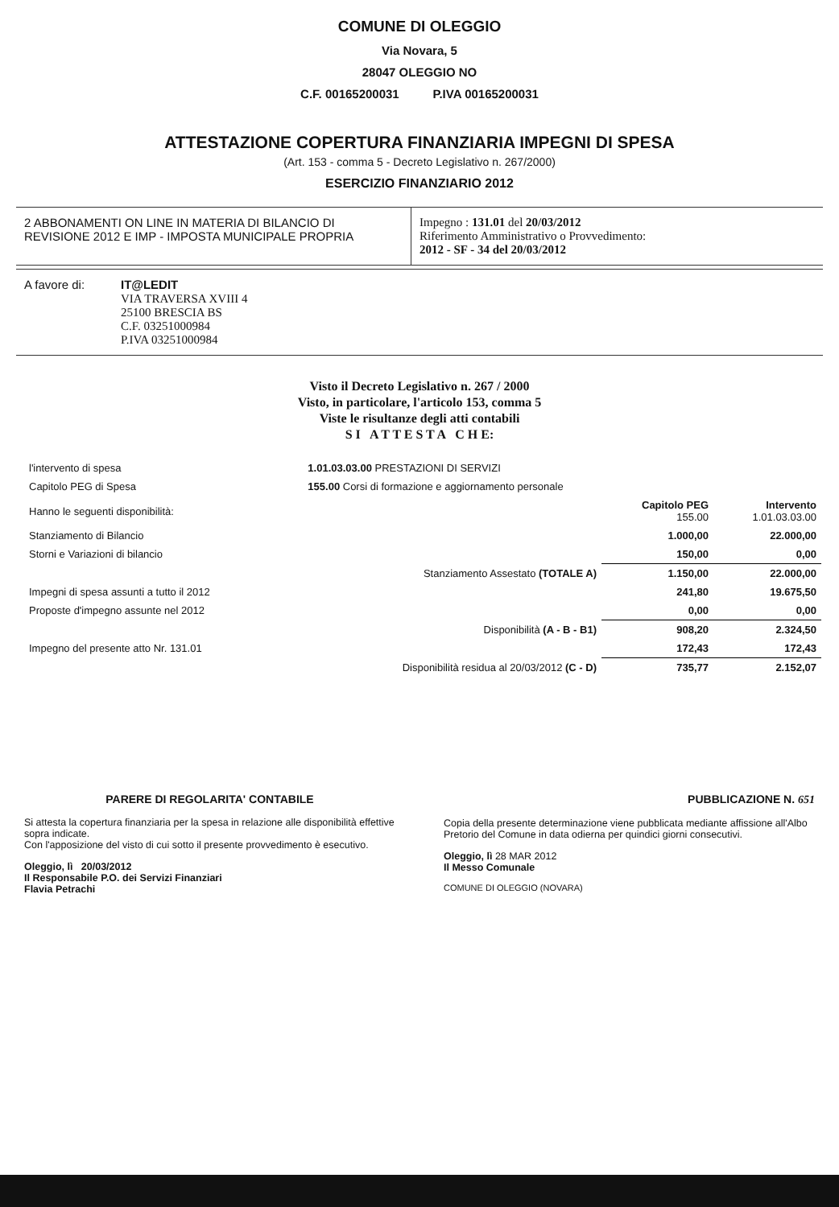COMUNE DI OLEGGIO
Via Novara, 5
28047 OLEGGIO NO
C.F. 00165200031 P.IVA 00165200031
ATTESTAZIONE COPERTURA FINANZIARIA IMPEGNI DI SPESA
(Art. 153 - comma 5 - Decreto Legislativo n. 267/2000)
ESERCIZIO FINANZIARIO 2012
2 ABBONAMENTI ON LINE IN MATERIA DI BILANCIO DI REVISIONE 2012 E IMP - IMPOSTA MUNICIPALE PROPRIA
Impegno : 131.01 del 20/03/2012
Riferimento Amministrativo o Provvedimento:
2012 - SF - 34 del 20/03/2012
A favore di:
IT@LEDIT
VIA TRAVERSA XVIII 4
25100 BRESCIA BS
C.F. 03251000984
P.IVA 03251000984
Visto il Decreto Legislativo n. 267 / 2000
Visto, in particolare, l'articolo 153, comma 5
Viste le risultanze degli atti contabili
S I A T T E S T A C H E:
| l'intervento di spesa | 1.01.03.03.00 PRESTAZIONI DI SERVIZI | | |
| Capitolo PEG di Spesa | 155.00 Corsi di formazione e aggiornamento personale | | |
| Hanno le seguenti disponibilità: | | Capitolo PEG 155.00 | Intervento 1.01.03.03.00 |
| Stanziamento di Bilancio | | 1.000,00 | 22.000,00 |
| Storni e Variazioni di bilancio | | 150,00 | 0,00 |
| | Stanziamento Assestato (TOTALE A) | 1.150,00 | 22.000,00 |
| Impegni di spesa assunti a tutto il 2012 | | 241,80 | 19.675,50 |
| Proposte d'impegno assunte nel 2012 | | 0,00 | 0,00 |
| | Disponibilità (A - B - B1) | 908,20 | 2.324,50 |
| Impegno del presente atto Nr. 131.01 | | 172,43 | 172,43 |
| | Disponibilità residua al 20/03/2012 (C - D) | 735,77 | 2.152,07 |
PARERE DI REGOLARITA' CONTABILE
Si attesta la copertura finanziaria per la spesa in relazione alle disponibilità effettive sopra indicate.
Con l'apposizione del visto di cui sotto il presente provvedimento è esecutivo.
Oleggio, lì 20/03/2012
Il Responsabile P.O. dei Servizi Finanziari
Flavia Petrachi
PUBBLICAZIONE N. 651
Copia della presente determinazione viene pubblicata mediante affissione all'Albo Pretorio del Comune in data odierna per quindici giorni consecutivi.
Oleggio, lì 28 MAR 2012
Il Messo Comunale
COMUNE DI OLEGGIO (NOVARA)